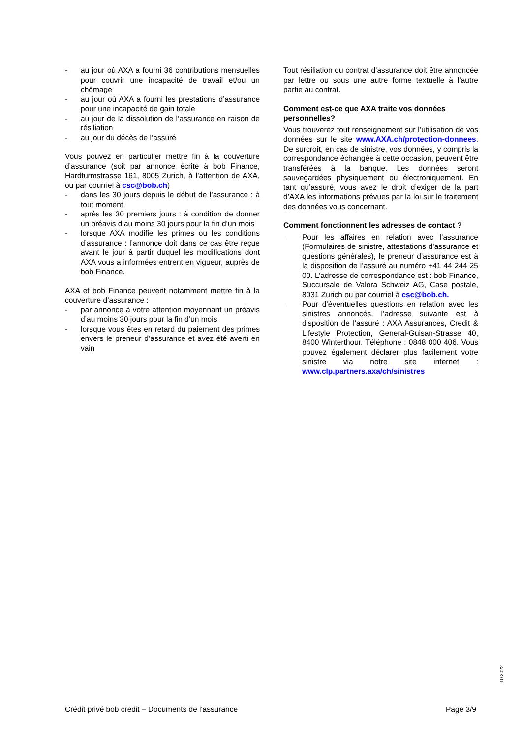- au jour où AXA a fourni 36 contributions mensuelles pour couvrir une incapacité de travail et/ou un chômage
- au jour où AXA a fourni les prestations d’assurance pour une incapacité de gain totale
- au jour de la dissolution de l’assurance en raison de résiliation
- au jour du décès de l’assuré
Vous pouvez en particulier mettre fin à la couverture d’assurance (soit par annonce écrite à bob Finance, Hardturmstrasse 161, 8005 Zurich, à l’attention de AXA, ou par courriel à csc@bob.ch)
- dans les 30 jours depuis le début de l’assurance : à tout moment
- après les 30 premiers jours : à condition de donner un préavis d’au moins 30 jours pour la fin d’un mois
- lorsque AXA modifie les primes ou les conditions d’assurance : l’annonce doit dans ce cas être reçue avant le jour à partir duquel les modifications dont AXA vous a informées entrent en vigueur, auprès de bob Finance.
AXA et bob Finance peuvent notamment mettre fin à la couverture d’assurance :
- par annonce à votre attention moyennant un préavis d’au moins 30 jours pour la fin d’un mois
- lorsque vous êtes en retard du paiement des primes envers le preneur d’assurance et avez été averti en vain
Tout résiliation du contrat d’assurance doit être annoncée par lettre ou sous une autre forme textuelle à l’autre partie au contrat.
Comment est-ce que AXA traite vos données personnelles?
Vous trouverez tout renseignement sur l’utilisation de vos données sur le site www.AXA.ch/protection-donnees. De surcroît, en cas de sinistre, vos données, y compris la correspondance échangée à cette occasion, peuvent être transférées à la banque. Les données seront sauvegardées physiquement ou électroniquement. En tant qu’assuré, vous avez le droit d’exiger de la part d’AXA les informations prévues par la loi sur le traitement des données vous concernant.
Comment fonctionnent les adresses de contact ?
- Pour les affaires en relation avec l’assurance (Formulaires de sinistre, attestations d’assurance et questions générales), le preneur d’assurance est à la disposition de l’assuré au numéro +41 44 244 25 00. L’adresse de correspondance est : bob Finance, Succursale de Valora Schweiz AG, Case postale, 8031 Zurich ou par courriel à csc@bob.ch.
- Pour d’éventuelles questions en relation avec les sinistres annoncés, l’adresse suivante est à disposition de l’assuré : AXA Assurances, Credit & Lifestyle Protection, General-Guisan-Strasse 40, 8400 Winterthour. Téléphone : 0848 000 406. Vous pouvez également déclarer plus facilement votre sinistre via notre site internet : www.clp.partners.axa/ch/sinistres
10.2022
Crédit privé bob credit – Documents de l'assurance Page 3/9